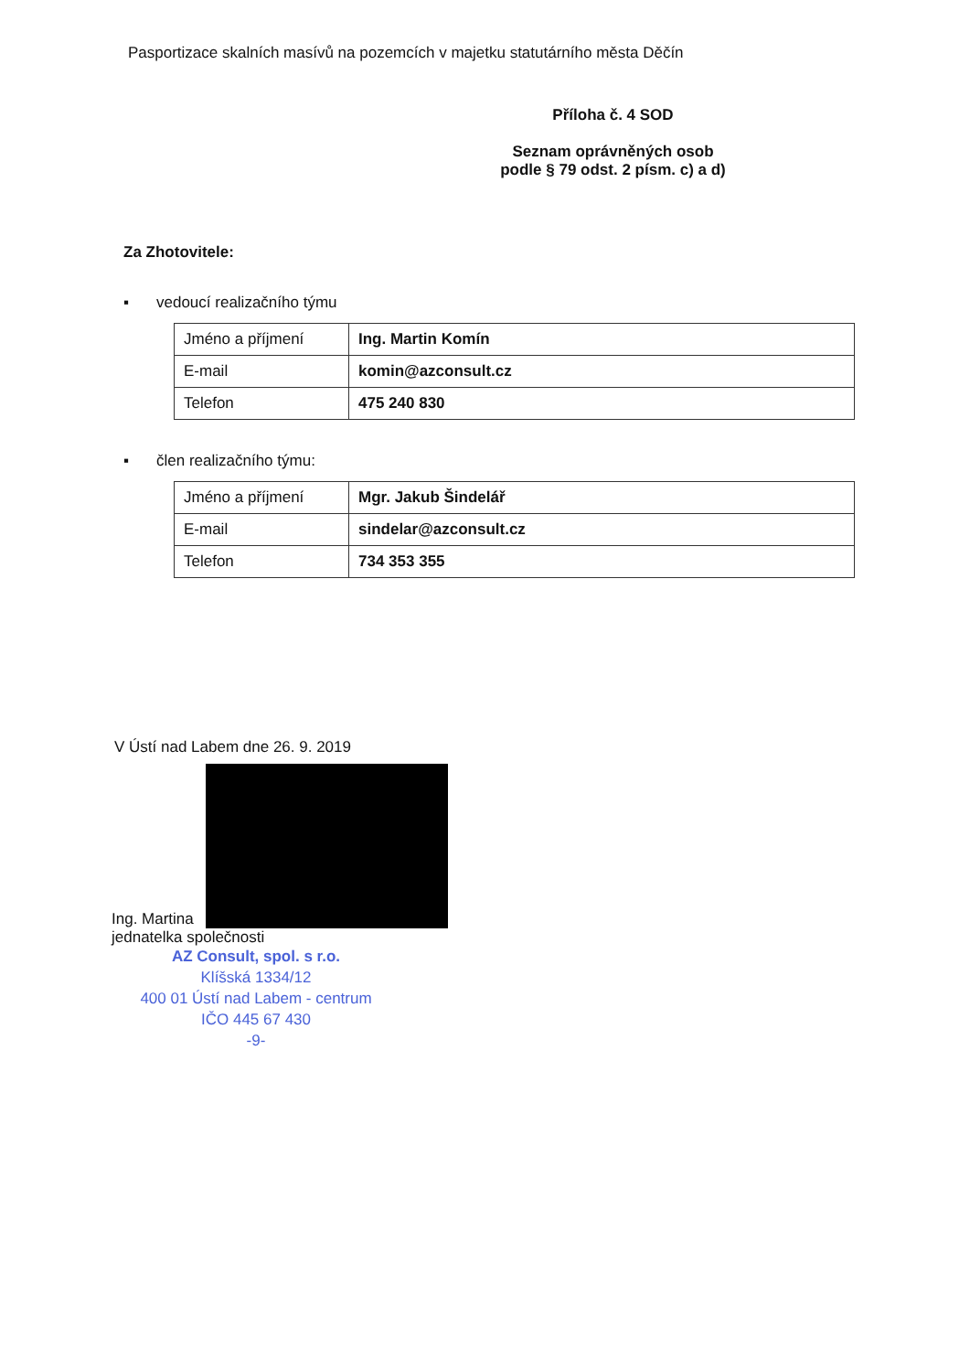Pasportizace skalních masívů na pozemcích v majetku statutárního města Děčín
Příloha č. 4 SOD
Seznam oprávněných osob
podle § 79 odst. 2 písm. c) a d)
Za Zhotovitele:
▪ vedoucí realizačního týmu
| Jméno a příjmení | Ing. Martin Komín |
| E-mail | komin@azconsult.cz |
| Telefon | 475 240 830 |
▪ člen realizačního týmu:
| Jméno a příjmení | Mgr. Jakub Šindelář |
| E-mail | sindelar@azconsult.cz |
| Telefon | 734 353 355 |
V Ústí nad Labem dne 26. 9. 2019
Ing. Martina
jednatelka společnosti
AZ Consult, spol. s r.o.
Klíšská 1334/12
400 01 Ústí nad Labem - centrum
IČO 445 67 430
-9-